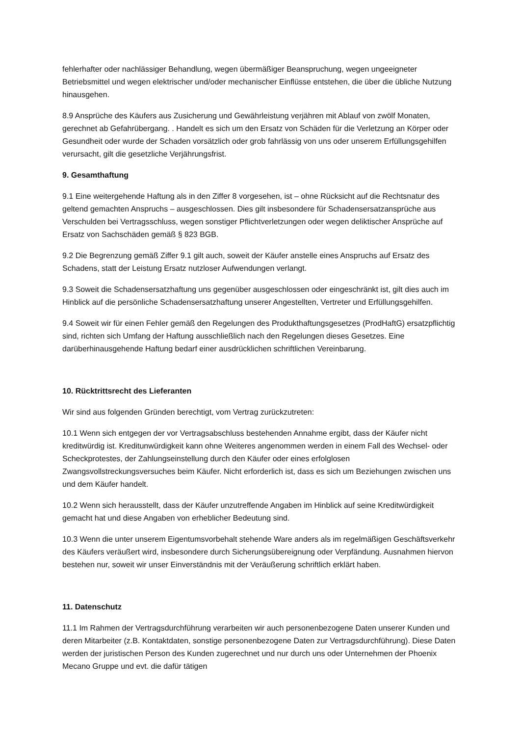fehlerhafter oder nachlässiger Behandlung, wegen übermäßiger Beanspruchung, wegen ungeeigneter Betriebsmittel und wegen elektrischer und/oder mechanischer Einflüsse entstehen, die über die übliche Nutzung hinausgehen.
8.9 Ansprüche des Käufers aus Zusicherung und Gewährleistung verjähren mit Ablauf von zwölf Monaten, gerechnet ab Gefahrübergang. . Handelt es sich um den Ersatz von Schäden für die Verletzung an Körper oder Gesundheit oder wurde der Schaden vorsätzlich oder grob fahrlässig von uns oder unserem Erfüllungsgehilfen verursacht, gilt die gesetzliche Verjährungsfrist.
9. Gesamthaftung
9.1 Eine weitergehende Haftung als in den Ziffer 8 vorgesehen, ist – ohne Rücksicht auf die Rechtsnatur des geltend gemachten Anspruchs – ausgeschlossen. Dies gilt insbesondere für Schadensersatzansprüche aus Verschulden bei Vertragsschluss, wegen sonstiger Pflichtverletzungen oder wegen deliktischer Ansprüche auf Ersatz von Sachschäden gemäß § 823 BGB.
9.2 Die Begrenzung gemäß Ziffer 9.1 gilt auch, soweit der Käufer anstelle eines Anspruchs auf Ersatz des Schadens, statt der Leistung Ersatz nutzloser Aufwendungen verlangt.
9.3 Soweit die Schadensersatzhaftung uns gegenüber ausgeschlossen oder eingeschränkt ist, gilt dies auch im Hinblick auf die persönliche Schadensersatzhaftung unserer Angestellten, Vertreter und Erfüllungsgehilfen.
9.4 Soweit wir für einen Fehler gemäß den Regelungen des Produkthaftungsgesetzes (ProdHaftG) ersatzpflichtig sind, richten sich Umfang der Haftung ausschließlich nach den Regelungen dieses Gesetzes. Eine darüberhinausgehende Haftung bedarf einer ausdrücklichen schriftlichen Vereinbarung.
10. Rücktrittsrecht des Lieferanten
Wir sind aus folgenden Gründen berechtigt, vom Vertrag zurückzutreten:
10.1 Wenn sich entgegen der vor Vertragsabschluss bestehenden Annahme ergibt, dass der Käufer nicht kreditwürdig ist. Kreditunwürdigkeit kann ohne Weiteres angenommen werden in einem Fall des Wechsel- oder Scheckprotestes, der Zahlungseinstellung durch den Käufer oder eines erfolglosen Zwangsvollstreckungsversuches beim Käufer. Nicht erforderlich ist, dass es sich um Beziehungen zwischen uns und dem Käufer handelt.
10.2 Wenn sich herausstellt, dass der Käufer unzutreffende Angaben im Hinblick auf seine Kreditwürdigkeit gemacht hat und diese Angaben von erheblicher Bedeutung sind.
10.3 Wenn die unter unserem Eigentumsvorbehalt stehende Ware anders als im regelmäßigen Geschäftsverkehr des Käufers veräußert wird, insbesondere durch Sicherungsübereignung oder Verpfändung. Ausnahmen hiervon bestehen nur, soweit wir unser Einverständnis mit der Veräußerung schriftlich erklärt haben.
11. Datenschutz
11.1 Im Rahmen der Vertragsdurchführung verarbeiten wir auch personenbezogene Daten unserer Kunden und deren Mitarbeiter (z.B. Kontaktdaten, sonstige personenbezogene Daten zur Vertragsdurchführung). Diese Daten werden der juristischen Person des Kunden zugerechnet und nur durch uns oder Unternehmen der Phoenix Mecano Gruppe und evt. die dafür tätigen